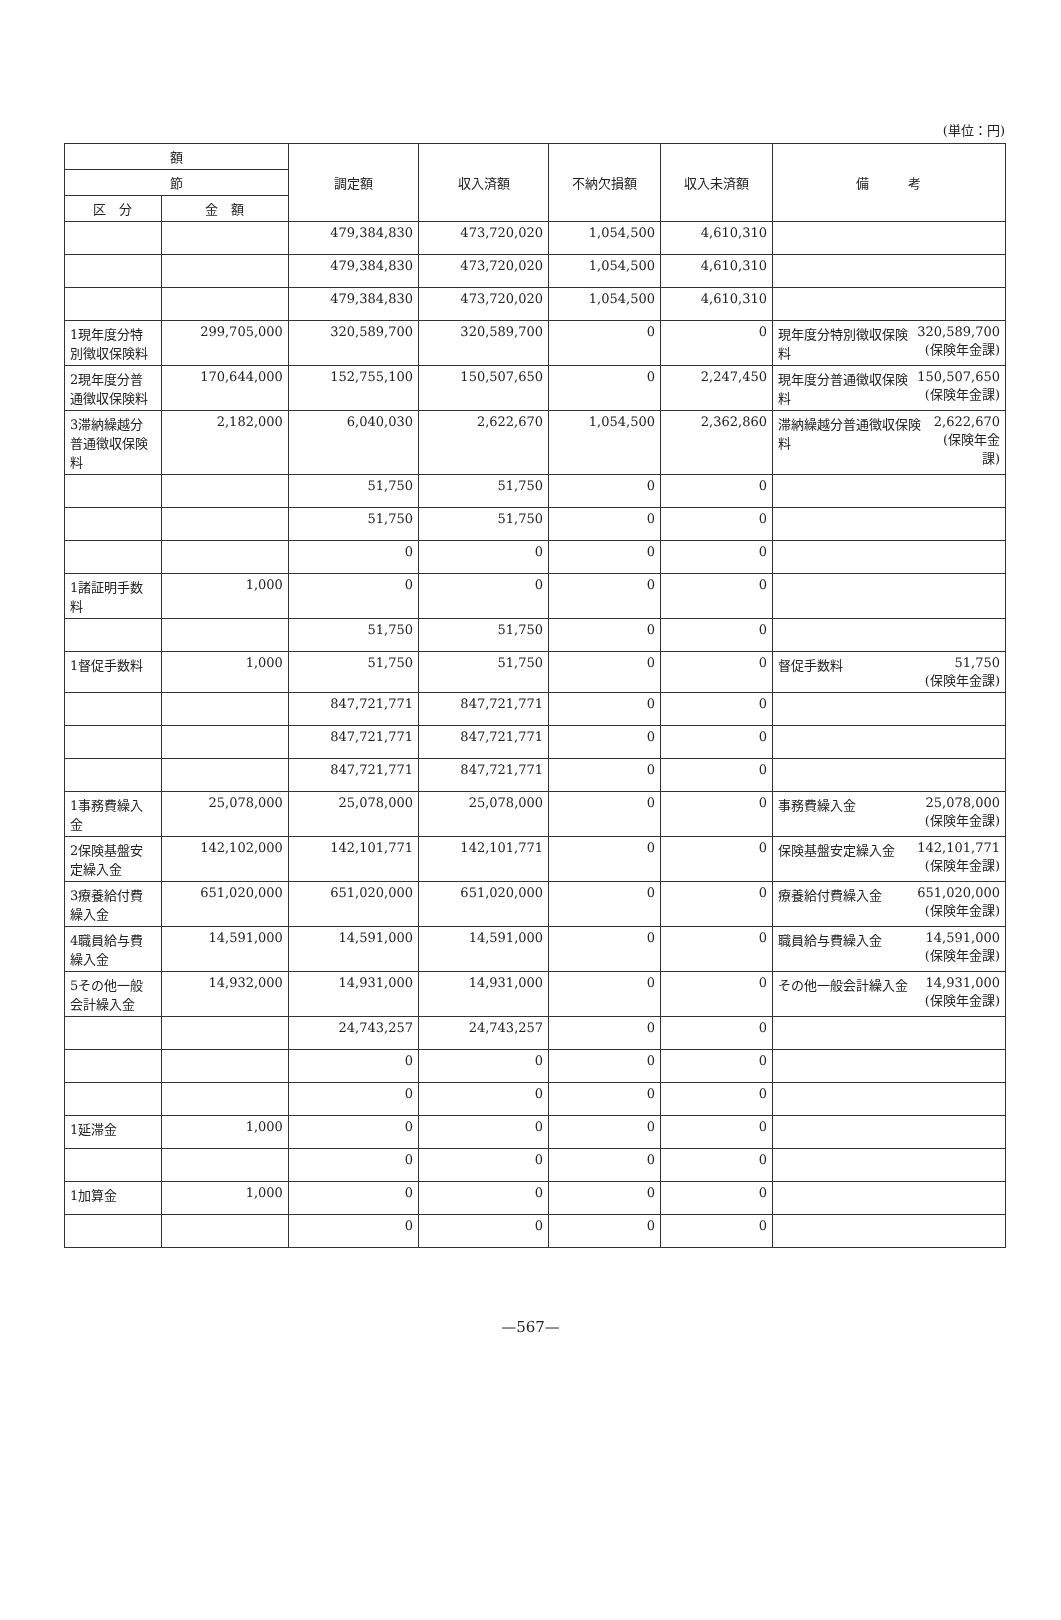(単位：円)
| 額 | | 調定額 | 収入済額 | 不納欠損額 | 収入未済額 | 備 考 |
| --- | --- | --- | --- | --- | --- | --- |
| 節 | | | | | | |
| 区 分 | 金 額 | | | | | |
| | | 479,384,830 | 473,720,020 | 1,054,500 | 4,610,310 | |
| | | 479,384,830 | 473,720,020 | 1,054,500 | 4,610,310 | |
| | | 479,384,830 | 473,720,020 | 1,054,500 | 4,610,310 | |
| 1現年度分特別徴収保険料 | 299,705,000 | 320,589,700 | 320,589,700 | 0 | 0 | 現年度分特別徴収保険料 320,589,700 (保険年金課) |
| 2現年度分普通徴収保険料 | 170,644,000 | 152,755,100 | 150,507,650 | 0 | 2,247,450 | 現年度分普通徴収保険料 150,507,650 (保険年金課) |
| 3滞納繰越分普通徴収保険料 | 2,182,000 | 6,040,030 | 2,622,670 | 1,054,500 | 2,362,860 | 滞納繰越分普通徴収保険料 2,622,670 (保険年金課) |
| | | 51,750 | 51,750 | 0 | 0 | |
| | | 51,750 | 51,750 | 0 | 0 | |
| | | 0 | 0 | 0 | 0 | |
| 1諸証明手数料 | 1,000 | 0 | 0 | 0 | 0 | |
| | | 51,750 | 51,750 | 0 | 0 | |
| 1督促手数料 | 1,000 | 51,750 | 51,750 | 0 | 0 | 督促手数料 51,750 (保険年金課) |
| | | 847,721,771 | 847,721,771 | 0 | 0 | |
| | | 847,721,771 | 847,721,771 | 0 | 0 | |
| | | 847,721,771 | 847,721,771 | 0 | 0 | |
| 1事務費繰入金 | 25,078,000 | 25,078,000 | 25,078,000 | 0 | 0 | 事務費繰入金 25,078,000 (保険年金課) |
| 2保険基盤安定繰入金 | 142,102,000 | 142,101,771 | 142,101,771 | 0 | 0 | 保険基盤安定繰入金 142,101,771 (保険年金課) |
| 3療養給付費繰入金 | 651,020,000 | 651,020,000 | 651,020,000 | 0 | 0 | 療養給付費繰入金 651,020,000 (保険年金課) |
| 4職員給与費繰入金 | 14,591,000 | 14,591,000 | 14,591,000 | 0 | 0 | 職員給与費繰入金 14,591,000 (保険年金課) |
| 5その他一般会計繰入金 | 14,932,000 | 14,931,000 | 14,931,000 | 0 | 0 | その他一般会計繰入金 14,931,000 (保険年金課) |
| | | 24,743,257 | 24,743,257 | 0 | 0 | |
| | | 0 | 0 | 0 | 0 | |
| | | 0 | 0 | 0 | 0 | |
| 1延滞金 | 1,000 | 0 | 0 | 0 | 0 | |
| | | 0 | 0 | 0 | 0 | |
| 1加算金 | 1,000 | 0 | 0 | 0 | 0 | |
| | | 0 | 0 | 0 | 0 | |
—567—